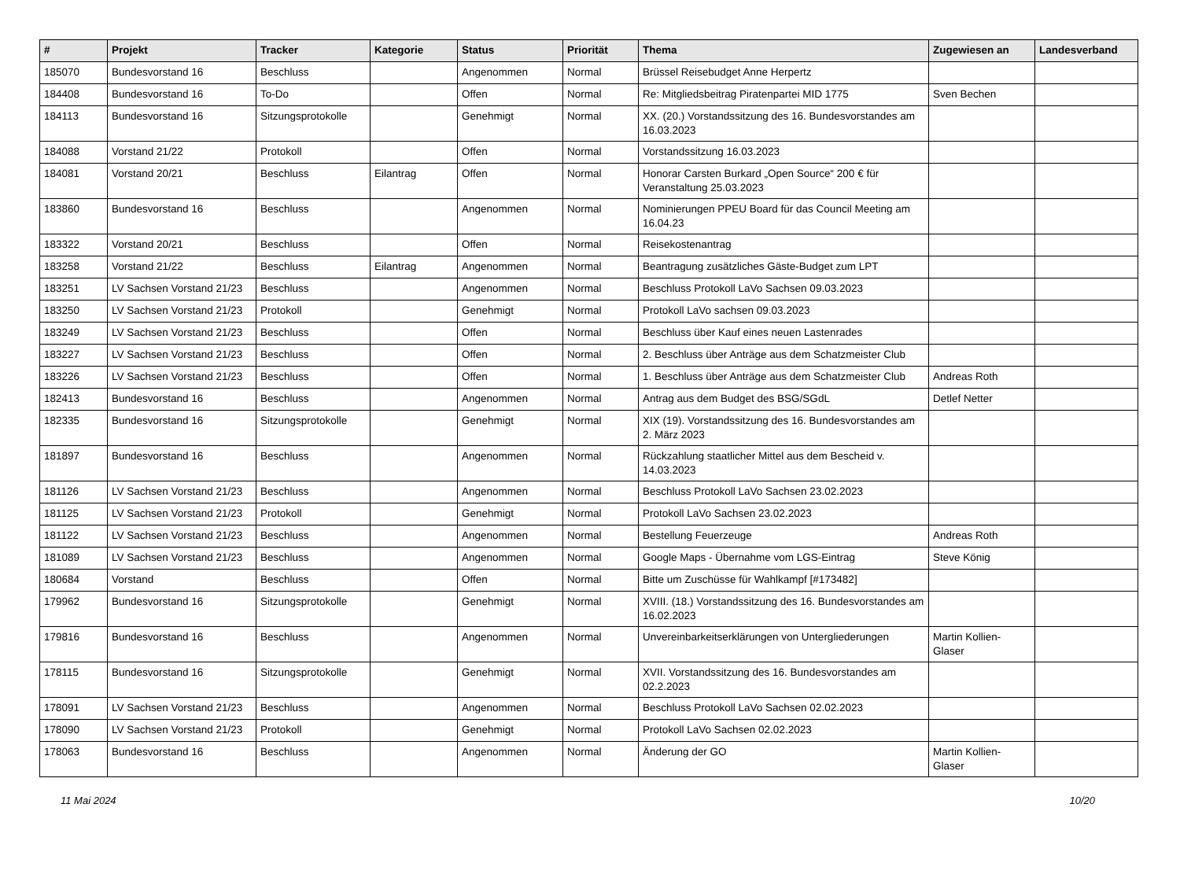| # | Projekt | Tracker | Kategorie | Status | Priorität | Thema | Zugewiesen an | Landesverband |
| --- | --- | --- | --- | --- | --- | --- | --- | --- |
| 185070 | Bundesvorstand 16 | Beschluss | | Angenommen | Normal | Brüssel Reisebudget Anne Herpertz | | |
| 184408 | Bundesvorstand 16 | To-Do | | Offen | Normal | Re: Mitgliedsbeitrag Piratenpartei MID 1775 | Sven Bechen | |
| 184113 | Bundesvorstand 16 | Sitzungsprotokolle | | Genehmigt | Normal | XX. (20.) Vorstandssitzung des 16. Bundesvorstandes am 16.03.2023 | | |
| 184088 | Vorstand 21/22 | Protokoll | | Offen | Normal | Vorstandssitzung 16.03.2023 | | |
| 184081 | Vorstand 20/21 | Beschluss | Eilantrag | Offen | Normal | Honorar Carsten Burkard „Open Source“ 200 € für Veranstaltung 25.03.2023 | | |
| 183860 | Bundesvorstand 16 | Beschluss | | Angenommen | Normal | Nominierungen PPEU Board für das Council Meeting am 16.04.23 | | |
| 183322 | Vorstand 20/21 | Beschluss | | Offen | Normal | Reisekostenantrag | | |
| 183258 | Vorstand 21/22 | Beschluss | Eilantrag | Angenommen | Normal | Beantragung zusätzliches Gäste-Budget zum LPT | | |
| 183251 | LV Sachsen Vorstand 21/23 | Beschluss | | Angenommen | Normal | Beschluss Protokoll LaVo Sachsen 09.03.2023 | | |
| 183250 | LV Sachsen Vorstand 21/23 | Protokoll | | Genehmigt | Normal | Protokoll LaVo sachsen 09.03.2023 | | |
| 183249 | LV Sachsen Vorstand 21/23 | Beschluss | | Offen | Normal | Beschluss über Kauf eines neuen Lastenrades | | |
| 183227 | LV Sachsen Vorstand 21/23 | Beschluss | | Offen | Normal | 2. Beschluss über Anträge aus dem Schatzmeister Club | | |
| 183226 | LV Sachsen Vorstand 21/23 | Beschluss | | Offen | Normal | 1. Beschluss über Anträge aus dem Schatzmeister Club | Andreas Roth | |
| 182413 | Bundesvorstand 16 | Beschluss | | Angenommen | Normal | Antrag aus dem Budget des BSG/SGdL | Detlef Netter | |
| 182335 | Bundesvorstand 16 | Sitzungsprotokolle | | Genehmigt | Normal | XIX (19). Vorstandssitzung des 16. Bundesvorstandes am 2. März 2023 | | |
| 181897 | Bundesvorstand 16 | Beschluss | | Angenommen | Normal | Rückzahlung staatlicher Mittel aus dem Bescheid v. 14.03.2023 | | |
| 181126 | LV Sachsen Vorstand 21/23 | Beschluss | | Angenommen | Normal | Beschluss Protokoll LaVo Sachsen 23.02.2023 | | |
| 181125 | LV Sachsen Vorstand 21/23 | Protokoll | | Genehmigt | Normal | Protokoll LaVo Sachsen 23.02.2023 | | |
| 181122 | LV Sachsen Vorstand 21/23 | Beschluss | | Angenommen | Normal | Bestellung Feuerzeuge | Andreas Roth | |
| 181089 | LV Sachsen Vorstand 21/23 | Beschluss | | Angenommen | Normal | Google Maps - Übernahme vom LGS-Eintrag | Steve König | |
| 180684 | Vorstand | Beschluss | | Offen | Normal | Bitte um Zuschüsse für Wahlkampf [#173482] | | |
| 179962 | Bundesvorstand 16 | Sitzungsprotokolle | | Genehmigt | Normal | XVIII. (18.) Vorstandssitzung des 16. Bundesvorstandes am 16.02.2023 | | |
| 179816 | Bundesvorstand 16 | Beschluss | | Angenommen | Normal | Unvereinbarkeitserklärungen von Untergliederungen | Martin Kollien-Glaser | |
| 178115 | Bundesvorstand 16 | Sitzungsprotokolle | | Genehmigt | Normal | XVII. Vorstandssitzung des 16. Bundesvorstandes am 02.2.2023 | | |
| 178091 | LV Sachsen Vorstand 21/23 | Beschluss | | Angenommen | Normal | Beschluss Protokoll LaVo Sachsen 02.02.2023 | | |
| 178090 | LV Sachsen Vorstand 21/23 | Protokoll | | Genehmigt | Normal | Protokoll LaVo Sachsen 02.02.2023 | | |
| 178063 | Bundesvorstand 16 | Beschluss | | Angenommen | Normal | Änderung der GO | Martin Kollien-Glaser | |
11 Mai 2024 10/20